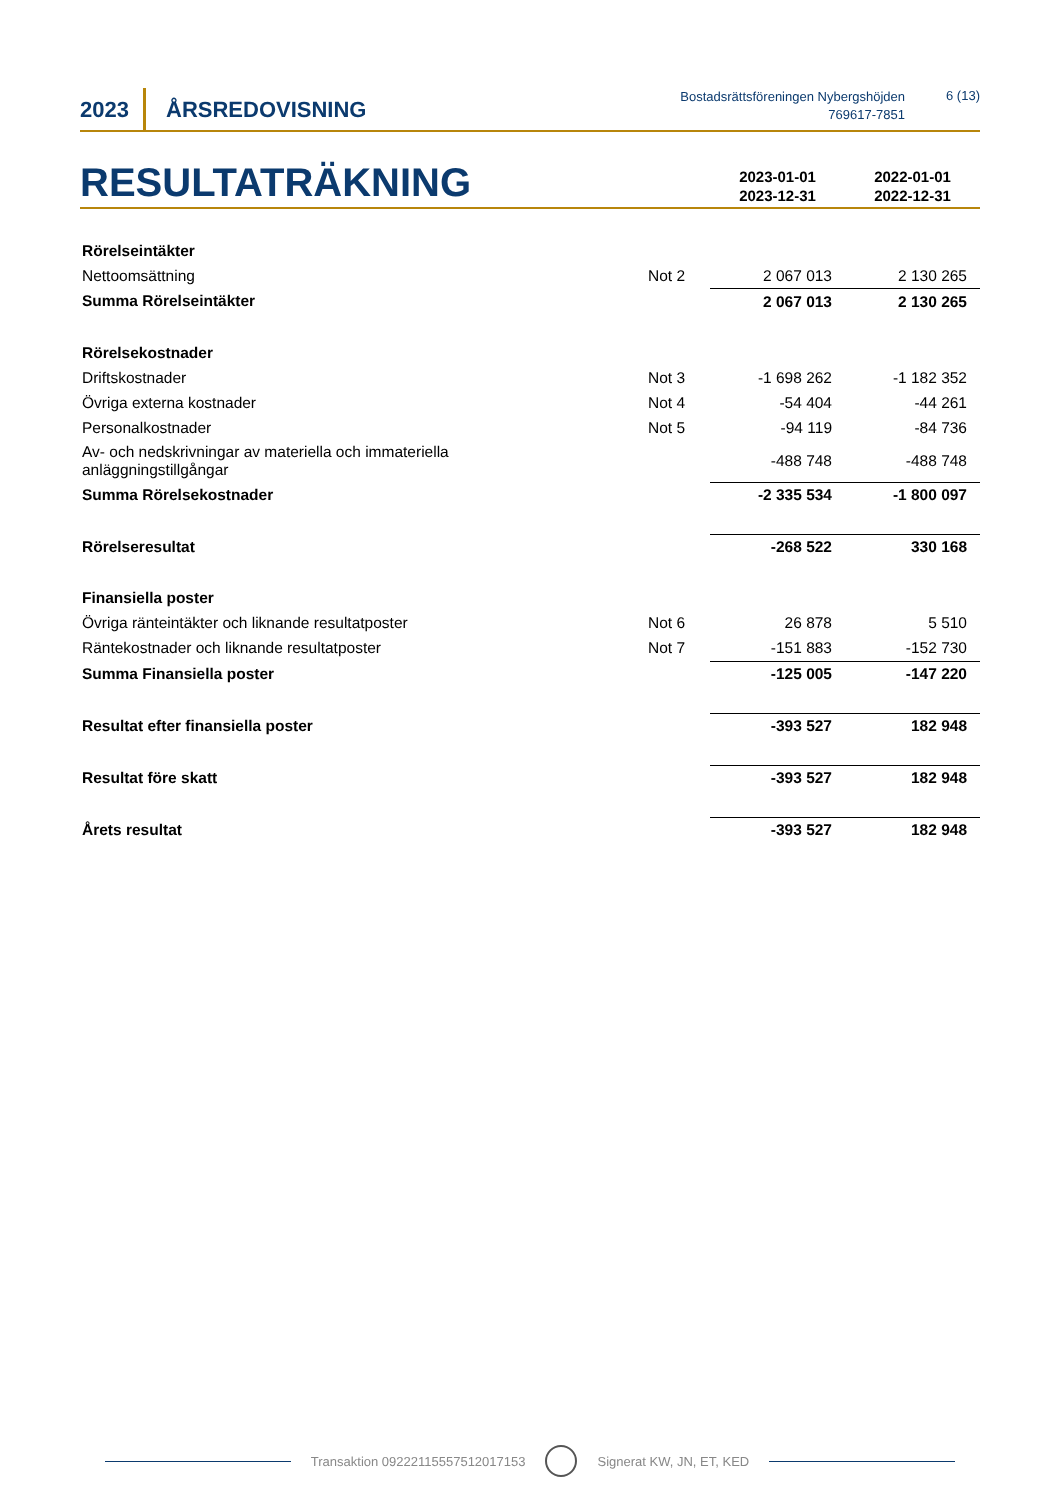2023
ÅRSREDOVISNING
Bostadsrättsföreningen Nybergshöjden
769617-7851
6 (13)
RESULTATRÄKNING
2023-01-01
2023-12-31
2022-01-01
2022-12-31
| Rörelseintäkter | | | |
| Nettoomsättning | Not 2 | 2 067 013 | 2 130 265 |
| Summa Rörelseintäkter | | 2 067 013 | 2 130 265 |
| Rörelsekostnader | | | |
| Driftskostnader | Not 3 | -1 698 262 | -1 182 352 |
| Övriga externa kostnader | Not 4 | -54 404 | -44 261 |
| Personalkostnader | Not 5 | -94 119 | -84 736 |
| Av- och nedskrivningar av materiella och immateriella anläggningstillgångar | | -488 748 | -488 748 |
| Summa Rörelsekostnader | | -2 335 534 | -1 800 097 |
| Rörelseresultat | | -268 522 | 330 168 |
| Finansiella poster | | | |
| Övriga ränteintäkter och liknande resultatposter | Not 6 | 26 878 | 5 510 |
| Räntekostnader och liknande resultatposter | Not 7 | -151 883 | -152 730 |
| Summa Finansiella poster | | -125 005 | -147 220 |
| Resultat efter finansiella poster | | -393 527 | 182 948 |
| Resultat före skatt | | -393 527 | 182 948 |
| Årets resultat | | -393 527 | 182 948 |
Transaktion 09222115557512017153
Signerat KW, JN, ET, KED